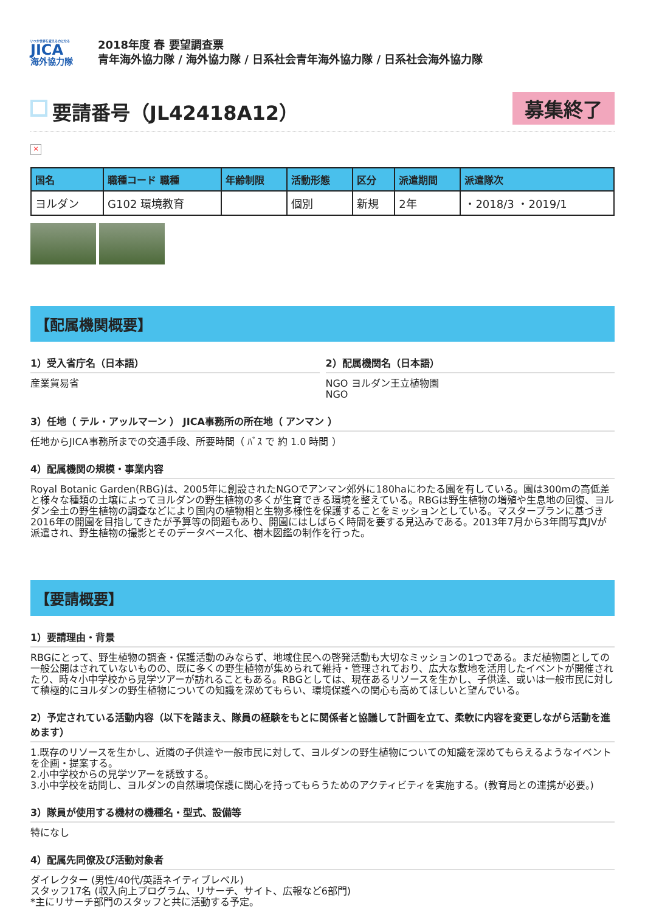いつか世界を変える力になる
JICA
海外協力隊
2018年度 春 要望調査票
青年海外協力隊 / 海外協力隊 / 日系社会青年海外協力隊 / 日系社会海外協力隊
要請番号（JL42418A12）
募集終了
×
| 国名 | 職種コード 職種 | 年齢制限 | 活動形態 | 区分 | 派遣期間 | 派遣隊次 |
| --- | --- | --- | --- | --- | --- | --- |
| ヨルダン | G102 環境教育 | | 個別 | 新規 | 2年 | ・2018/3 ・2019/1 |
【配属機関概要】
1）受入省庁名（日本語）
産業貿易省
2）配属機関名（日本語）
NGO ヨルダン王立植物園
NGO
3）任地（ テル・アッルマーン ） JICA事務所の所在地（ アンマン ）
任地からJICA事務所までの交通手段、所要時間（ ﾊﾞｽ で 約 1.0 時間 ）
4）配属機関の規模・事業内容
Royal Botanic Garden(RBG)は、2005年に創設されたNGOでアンマン郊外に180haにわたる園を有している。園は300mの高低差と様々な種類の土壌によってヨルダンの野生植物の多くが生育できる環境を整えている。RBGは野生植物の増殖や生息地の回復、ヨルダン全土の野生植物の調査などにより国内の植物相と生物多様性を保護することをミッションとしている。マスタープランに基づき2016年の開園を目指してきたが予算等の問題もあり、開園にはしばらく時間を要する見込みである。2013年7月から3年間写真JVが派遣され、野生植物の撮影とそのデータベース化、樹木図鑑の制作を行った。
【要請概要】
1）要請理由・背景
RBGにとって、野生植物の調査・保護活動のみならず、地域住民への啓発活動も大切なミッションの1つである。まだ植物園としての一般公開はされていないものの、既に多くの野生植物が集められて維持・管理されており、広大な敷地を活用したイベントが開催されたり、時々小中学校から見学ツアーが訪れることもある。RBGとしては、現在あるリソースを生かし、子供達、或いは一般市民に対して積極的にヨルダンの野生植物についての知識を深めてもらい、環境保護への関心も高めてほしいと望んでいる。
2）予定されている活動内容（以下を踏まえ、隊員の経験をもとに関係者と協議して計画を立て、柔軟に内容を変更しながら活動を進めます）
1.既存のリソースを生かし、近隣の子供達や一般市民に対して、ヨルダンの野生植物についての知識を深めてもらえるようなイベントを企画・提案する。
2.小中学校からの見学ツアーを誘致する。
3.小中学校を訪問し、ヨルダンの自然環境保護に関心を持ってもらうためのアクティビティを実施する。(教育局との連携が必要。)
3）隊員が使用する機材の機種名・型式、設備等
特になし
4）配属先同僚及び活動対象者
ダイレクター (男性/40代/英語ネイティブレベル)
スタッフ17名 (収入向上プログラム、リサーチ、サイト、広報など6部門)
*主にリサーチ部門のスタッフと共に活動する予定。